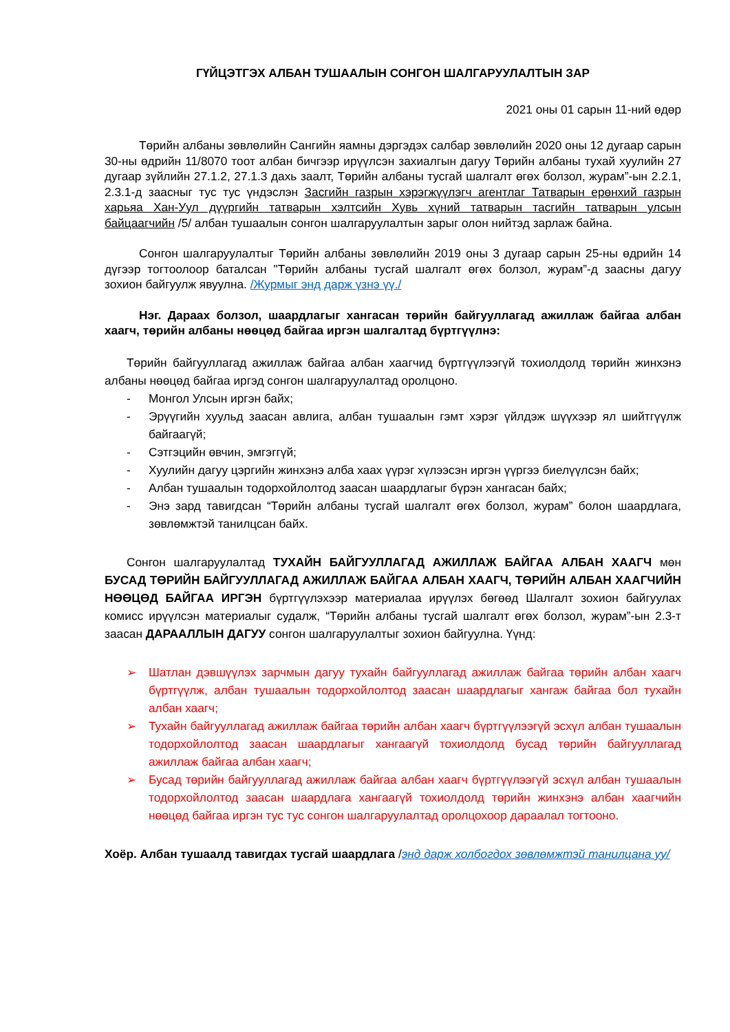ГҮЙЦЭТГЭХ АЛБАН ТУШААЛЫН СОНГОН ШАЛГАРУУЛАЛТЫН ЗАР
2021 оны 01 сарын 11-ний өдөр
Төрийн албаны зөвлөлийн Сангийн яамны дэргэдэх салбар зөвлөлийн 2020 оны 12 дугаар сарын 30-ны өдрийн 11/8070 тоот албан бичгээр ирүүлсэн захиалгын дагуу Төрийн албаны тухай хуулийн 27 дугаар зүйлийн 27.1.2, 27.1.3 дахь заалт, Төрийн албаны тусгай шалгалт өгөх болзол, журам”-ын 2.2.1, 2.3.1-д заасныг тус тус үндэслэн Засгийн газрын хэрэгжүүлэгч агентлаг Татварын ерөнхий газрын харьяа Хан-Уул дүүргийн татварын хэлтсийн Хувь хүний татварын тасгийн татварын улсын байцаагчийн /5/ албан тушаалын сонгон шалгаруулалтын зарыг олон нийтэд зарлаж байна.
Сонгон шалгаруулалтыг Төрийн албаны зөвлөлийн 2019 оны 3 дугаар сарын 25-ны өдрийн 14 дүгээр тогтоолоор баталсан "Төрийн албаны тусгай шалгалт өгөх болзол, журам”-д заасны дагуу зохион байгуулж явуулна. /Журмыг энд дарж үзнэ үү./
Нэг. Дараах болзол, шаардлагыг хангасан төрийн байгууллагад ажиллаж байгаа албан хаагч, төрийн албаны нөөцөд байгаа иргэн шалгалтад бүртгүүлнэ:
Төрийн байгууллагад ажиллаж байгаа албан хаагчид бүртгүүлээгүй тохиолдолд төрийн жинхэнэ албаны нөөцөд байгаа иргэд сонгон шалгаруулалтад оролцоно.
- Монгол Улсын иргэн байх;
- Эрүүгийн хуульд заасан авлига, албан тушаалын гэмт хэрэг үйлдэж шүүхээр ял шийтгүүлж байгаагүй;
- Сэтгэцийн өвчин, эмгэггүй;
- Хуулийн дагуу цэргийн жинхэнэ алба хаах үүрэг хүлээсэн иргэн үүргээ биелүүлсэн байх;
- Албан тушаалын тодорхойлолтод заасан шаардлагыг бүрэн хангасан байх;
- Энэ зард тавигдсан “Төрийн албаны тусгай шалгалт өгөх болзол, журам” болон шаардлага, зөвлөмжтэй танилцсан байх.
Сонгон шалгаруулалтад ТУХАЙН БАЙГУУЛЛАГАД АЖИЛЛАЖ БАЙГАА АЛБАН ХААГЧ мөн БУСАД ТӨРИЙН БАЙГУУЛЛАГАД АЖИЛЛАЖ БАЙГАА АЛБАН ХААГЧ, ТӨРИЙН АЛБАН ХААГЧИЙН НӨӨЦӨД БАЙГАА ИРГЭН бүртгүүлэхээр материалаа ирүүлэх бөгөөд Шалгалт зохион байгуулах комисс ирүүлсэн материалыг судалж, “Төрийн албаны тусгай шалгалт өгөх болзол, журам”-ын 2.3-т заасан ДАРААЛЛЫН ДАГУУ сонгон шалгаруулалтыг зохион байгуулна. Үүнд:
➢ Шатлан дэвшүүлэх зарчмын дагуу тухайн байгууллагад ажиллаж байгаа төрийн албан хаагч бүртгүүлж, албан тушаалын тодорхойлолтод заасан шаардлагыг хангаж байгаа бол тухайн албан хаагч;
➢ Тухайн байгууллагад ажиллаж байгаа төрийн албан хаагч бүртгүүлээгүй эсхүл албан тушаалын тодорхойлолтод заасан шаардлагыг хангаагүй тохиолдолд бусад төрийн байгууллагад ажиллаж байгаа албан хаагч;
➢ Бусад төрийн байгууллагад ажиллаж байгаа албан хаагч бүртгүүлээгүй эсхүл албан тушаалын тодорхойлолтод заасан шаардлага хангаагүй тохиолдолд төрийн жинхэнэ албан хаагчийн нөөцөд байгаа иргэн тус тус сонгон шалгаруулалтад оролцохоор дараалал тогтооно.
Хоёр. Албан тушаалд тавигдах тусгай шаардлага /энд дарж холбогдох зөвлөмжтэй танилцана уу/